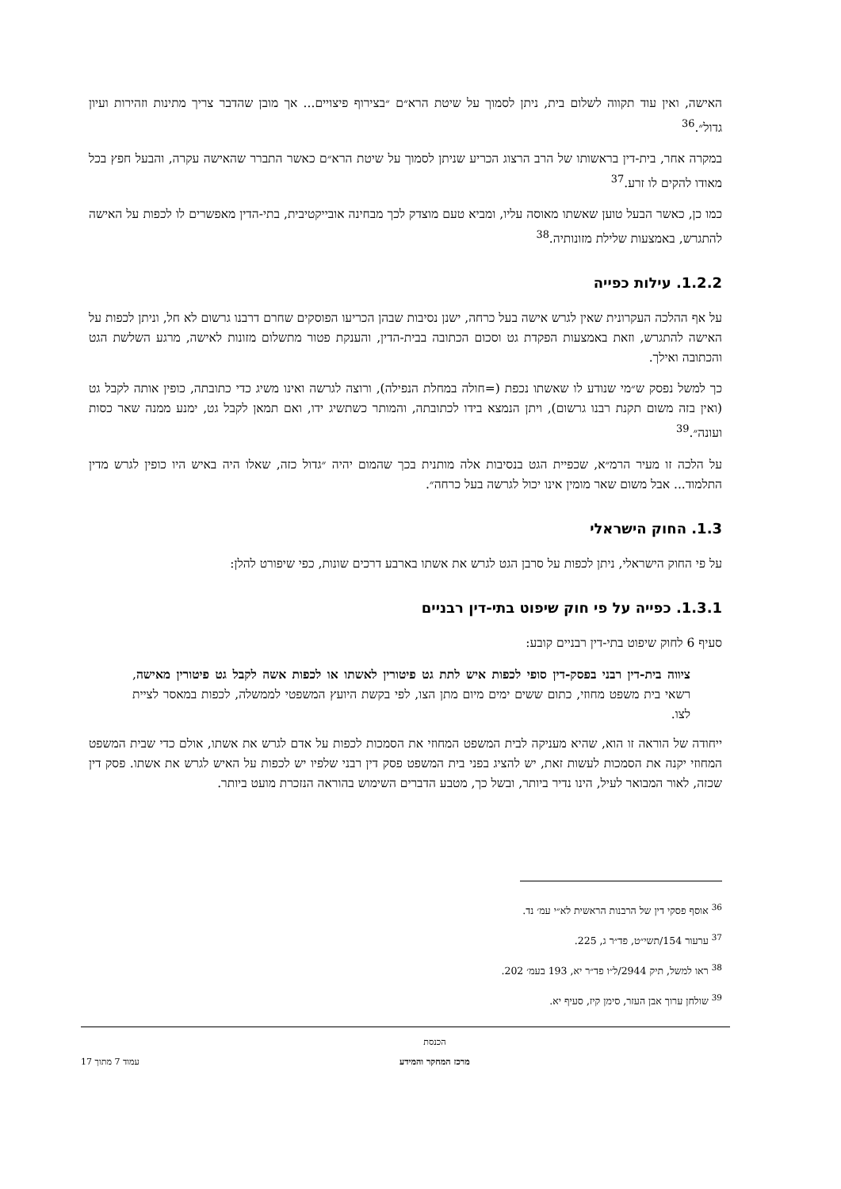האישה, ואין עוד תקווה לשלום בית, ניתן לסמוך על שיטת הרא״ם ״בצירוף פיצויים... אך מובן שהדבר צריך מתינות וזהירות ועיון גדול״.<sup>36</sup>
במקרה אחר, בית-דין בראשותו של הרב הרצוג הכריע שניתן לסמוך על שיטת הרא״ם כאשר התברר שהאישה עקרה, והבעל חפץ בכל מאודו להקים לו זרע.<sup>37</sup>
כמו כן, כאשר הבעל טוען שאשתו מאוסה עליו, ומביא טעם מוצדק לכך מבחינה אובייקטיבית, בתי-הדין מאפשרים לו לכפות על האישה להתגרש, באמצעות שלילת מזונותיה.<sup>38</sup>
1.2.2. עילות כפייה
על אף ההלכה העקרונית שאין לגרש אישה בעל כרחה, ישנן נסיבות שבהן הכריעו הפוסקים שחרם דרבנו גרשום לא חל, וניתן לכפות על האישה להתגרש, וזאת באמצעות הפקדת גט וסכום הכתובה בבית-הדין, והענקת פטור מתשלום מזונות לאישה, מרגע השלשת הגט והכתובה ואילך.
כך למשל נפסק ש״מי שנודע לו שאשתו נכפת (=חולה במחלת הנפילה), ורוצה לגרשה ואינו משיג כדי כתובתה, כופין אותה לקבל גט (ואין בזה משום תקנת רבנו גרשום), ויתן הנמצא בידו לכתובתה, והמותר כשתשיג ידו, ואם תמאן לקבל גט, ימנע ממנה שאר כסות ועונה״.<sup>39</sup>
על הלכה זו מעיר הרמ״א, שכפיית הגט בנסיבות אלה מותנית בכך שהמום יהיה ״גדול כזה, שאלו היה באיש היו כופין לגרש מדין התלמוד... אבל משום שאר מומין אינו יכול לגרשה בעל כרחה״.
1.3. החוק הישראלי
על פי החוק הישראלי, ניתן לכפות על סרבן הגט לגרש את אשתו בארבע דרכים שונות, כפי שיפורט להלן:
1.3.1. כפייה על פי חוק שיפוט בתי-דין רבניים
סעיף 6 לחוק שיפוט בתי-דין רבניים קובע:
ציווה בית-דין רבני בפסק-דין סופי לכפות איש לתת גט פיטורין לאשתו או לכפות אשה לקבל גט פיטורין מאישה, רשאי בית משפט מחוזי, כתום ששים ימים מיום מתן הצו, לפי בקשת היועץ המשפטי לממשלה, לכפות במאסר לציית לצו.
ייחודה של הוראה זו הוא, שהיא מעניקה לבית המשפט המחוזי את הסמכות לכפות על אדם לגרש את אשתו, אולם כדי שבית המשפט המחוזי יקנה את הסמכות לעשות זאת, יש להציג בפני בית המשפט פסק דין רבני שלפיו יש לכפות על האיש לגרש את אשתו. פסק דין שכזה, לאור המבואר לעיל, הינו נדיר ביותר, ובשל כך, מטבע הדברים השימוש בהוראה הנזכרת מועט ביותר.
<sup>36</sup> אוסף פסקי דין של הרבנות הראשית לא״י עמ׳ נד.
<sup>37</sup> ערעור 154/תשי״ט, פד״ר ג, 225.
<sup>38</sup> ראו למשל, תיק 2944/ל״ו פד״ר יא, 193 בעמ׳ 202.
<sup>39</sup> שולחן ערוך אבן העזר, סימן קיז, סעיף יא.
הכנסת
מרכז המחקר והמידע
עמוד 7 מתוך 17